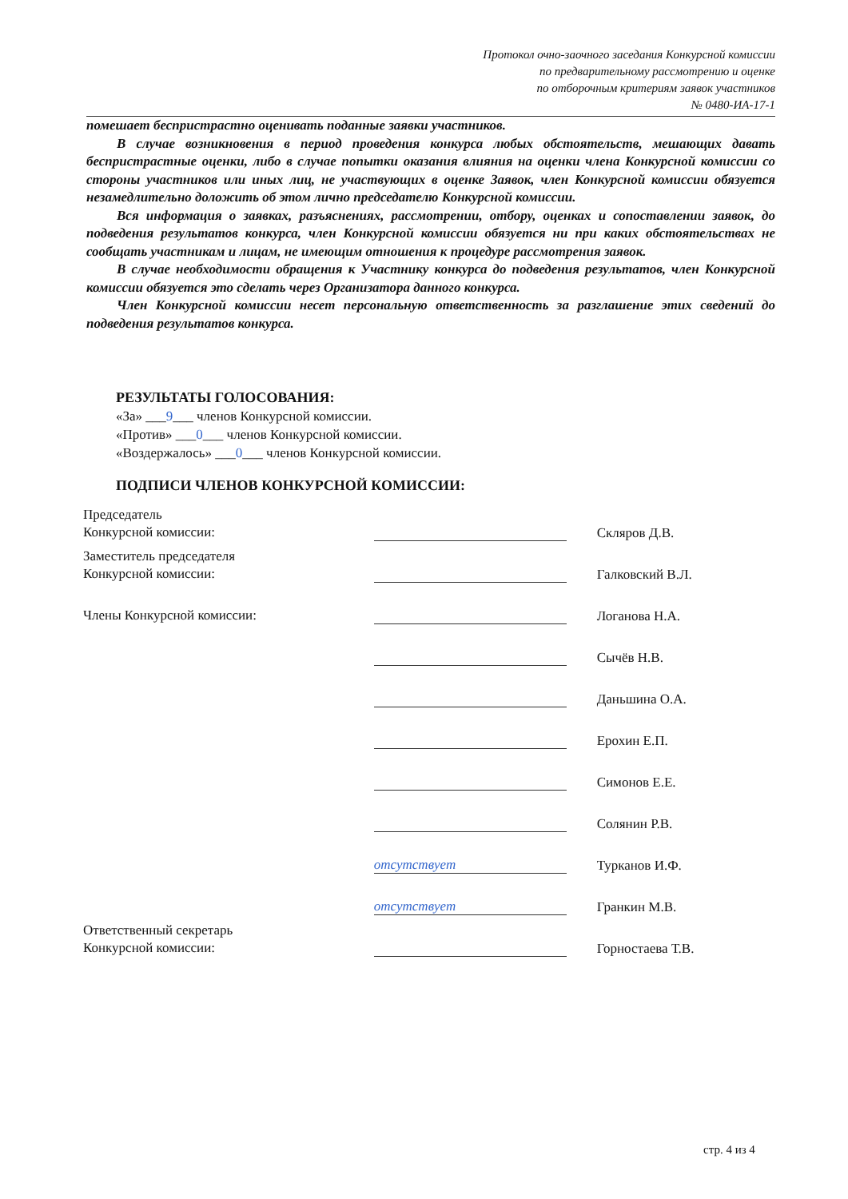Протокол очно-заочного заседания Конкурсной комиссии
по предварительному рассмотрению и оценке
по отборочным критериям заявок участников
№ 0480-ИА-17-1
помешает беспристрастно оценивать поданные заявки участников.
В случае возникновения в период проведения конкурса любых обстоятельств, мешающих давать беспристрастные оценки, либо в случае попытки оказания влияния на оценки члена Конкурсной комиссии со стороны участников или иных лиц, не участвующих в оценке Заявок, член Конкурсной комиссии обязуется незамедлительно доложить об этом лично председателю Конкурсной комиссии.
Вся информация о заявках, разъяснениях, рассмотрении, отбору, оценках и сопоставлении заявок, до подведения результатов конкурса, член Конкурсной комиссии обязуется ни при каких обстоятельствах не сообщать участникам и лицам, не имеющим отношения к процедуре рассмотрения заявок.
В случае необходимости обращения к Участнику конкурса до подведения результатов, член Конкурсной комиссии обязуется это сделать через Организатора данного конкурса.
Член Конкурсной комиссии несет персональную ответственность за разглашение этих сведений до подведения результатов конкурса.
РЕЗУЛЬТАТЫ ГОЛОСОВАНИЯ:
«За» ___9___ членов Конкурсной комиссии.
«Против» ___0___ членов Конкурсной комиссии.
«Воздержалось» ___0___ членов Конкурсной комиссии.
ПОДПИСИ ЧЛЕНОВ КОНКУРСНОЙ КОМИССИИ:
Председатель
Конкурсной комиссии:
Скляров Д.В.
Заместитель председателя
Конкурсной комиссии:
Галковский В.Л.
Члены Конкурсной комиссии:
Логанова Н.А.
Сычёв Н.В.
Даньшина О.А.
Ерохин Е.П.
Симонов Е.Е.
Солянин Р.В.
отсутствует
Турканов И.Ф.
отсутствует
Гранкин М.В.
Ответственный секретарь
Конкурсной комиссии:
Горностаева Т.В.
стр. 4 из 4